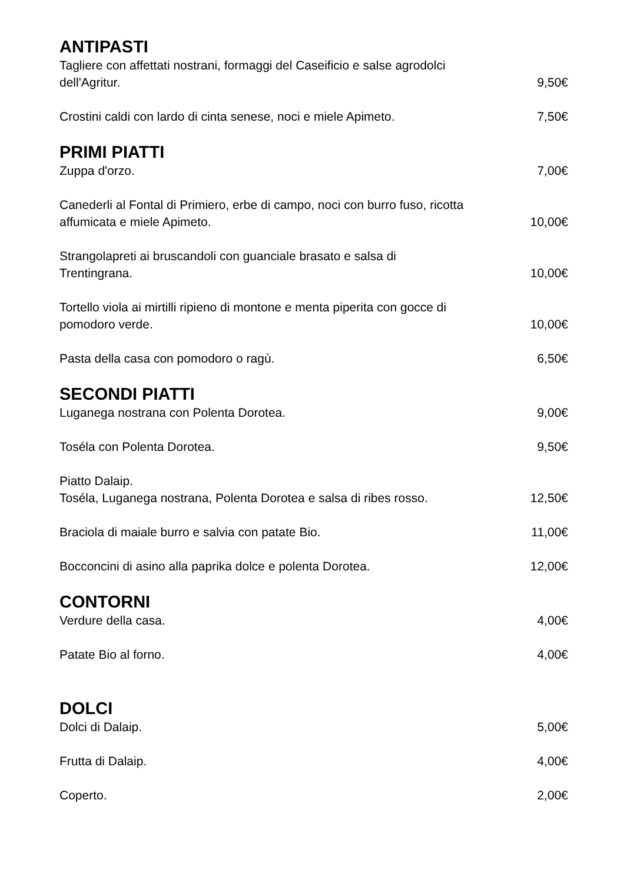ANTIPASTI
Tagliere con affettati nostrani, formaggi del Caseificio e salse agrodolci dell'Agritur.
9,50€
Crostini caldi con lardo di cinta senese, noci e miele Apimeto.
7,50€
PRIMI PIATTI
Zuppa d'orzo.
7,00€
Canederli al Fontal di Primiero, erbe di campo, noci con burro fuso, ricotta affumicata e miele Apimeto.
10,00€
Strangolapreti ai bruscandoli con guanciale brasato e salsa di Trentingrana.
10,00€
Tortello viola ai mirtilli ripieno di montone e menta piperita con gocce di pomodoro verde.
10,00€
Pasta della casa con pomodoro o ragù.
6,50€
SECONDI PIATTI
Luganega nostrana con Polenta Dorotea.
9,00€
Toséla con Polenta Dorotea.
9,50€
Piatto Dalaip.
Toséla, Luganega nostrana, Polenta Dorotea e salsa di ribes rosso.
12,50€
Braciola di maiale burro e salvia con patate Bio.
11,00€
Bocconcini di asino alla paprika dolce e polenta Dorotea.
12,00€
CONTORNI
Verdure della casa.
4,00€
Patate Bio al forno.
4,00€
DOLCI
Dolci di Dalaip.
5,00€
Frutta di Dalaip.
4,00€
Coperto.
2,00€